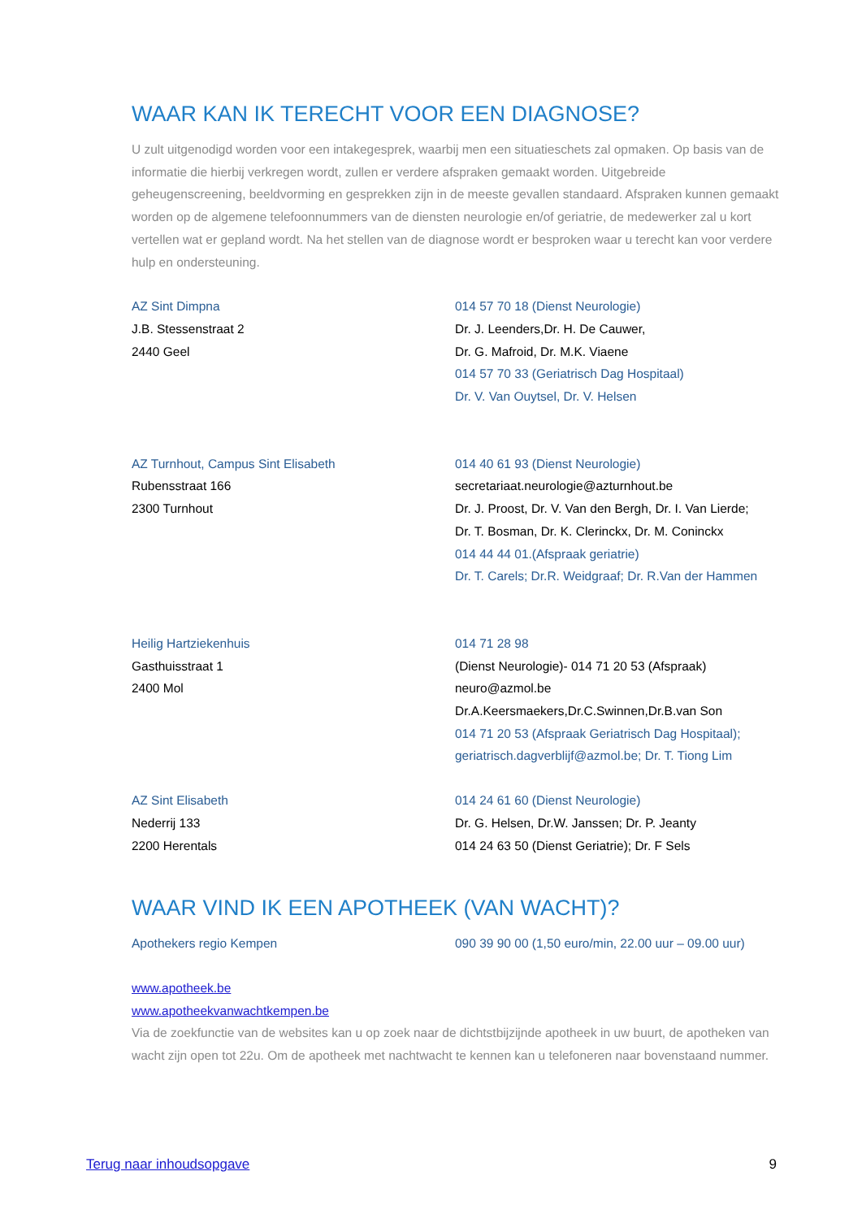WAAR KAN IK TERECHT VOOR EEN DIAGNOSE?
U zult uitgenodigd worden voor een intakegesprek, waarbij men een situatieschets zal opmaken. Op basis van de informatie die hierbij verkregen wordt, zullen er verdere afspraken gemaakt worden. Uitgebreide geheugenscreening, beeldvorming en gesprekken zijn in de meeste gevallen standaard. Afspraken kunnen gemaakt worden op de algemene telefoonnummers van de diensten neurologie en/of geriatrie, de medewerker zal u kort vertellen wat er gepland wordt. Na het stellen van de diagnose wordt er besproken waar u terecht kan voor verdere hulp en ondersteuning.
AZ Sint Dimpna
J.B. Stessenstraat 2
2440 Geel
014 57 70 18 (Dienst Neurologie)
Dr. J. Leenders,Dr. H. De Cauwer,
Dr. G. Mafroid, Dr. M.K. Viaene
014 57 70 33 (Geriatrisch Dag Hospitaal)
Dr. V. Van Ouytsel, Dr. V. Helsen
AZ Turnhout, Campus Sint Elisabeth
Rubensstraat 166
2300 Turnhout
014 40 61 93 (Dienst Neurologie)
secretariaat.neurologie@azturnhout.be
Dr. J. Proost, Dr. V. Van den Bergh, Dr. I. Van Lierde;
Dr. T. Bosman, Dr. K. Clerinckx, Dr. M. Coninckx
014 44 44 01.(Afspraak geriatrie)
Dr. T. Carels; Dr.R. Weidgraaf; Dr. R.Van der Hammen
Heilig Hartziekenhuis
Gasthuisstraat 1
2400 Mol
014 71 28 98
(Dienst Neurologie)- 014 71 20 53 (Afspraak)
neuro@azmol.be
Dr.A.Keersmaekers,Dr.C.Swinnen,Dr.B.van Son
014 71 20 53 (Afspraak Geriatrisch Dag Hospitaal);
geriatrisch.dagverblijf@azmol.be; Dr. T. Tiong Lim
AZ Sint Elisabeth
Nederrij 133
2200 Herentals
014 24 61 60 (Dienst Neurologie)
Dr. G. Helsen, Dr.W. Janssen; Dr. P. Jeanty
014 24 63 50 (Dienst Geriatrie); Dr. F Sels
WAAR VIND IK EEN APOTHEEK (VAN WACHT)?
Apothekers regio Kempen 090 39 90 00 (1,50 euro/min, 22.00 uur – 09.00 uur)
www.apotheek.be
www.apotheekvanwachtkempen.be
Via de zoekfunctie van de websites kan u op zoek naar de dichtstbijzijnde apotheek in uw buurt, de apotheken van wacht zijn open tot 22u. Om de apotheek met nachtwacht te kennen kan u telefoneren naar bovenstaand nummer.
Terug naar inhoudsopgave 9